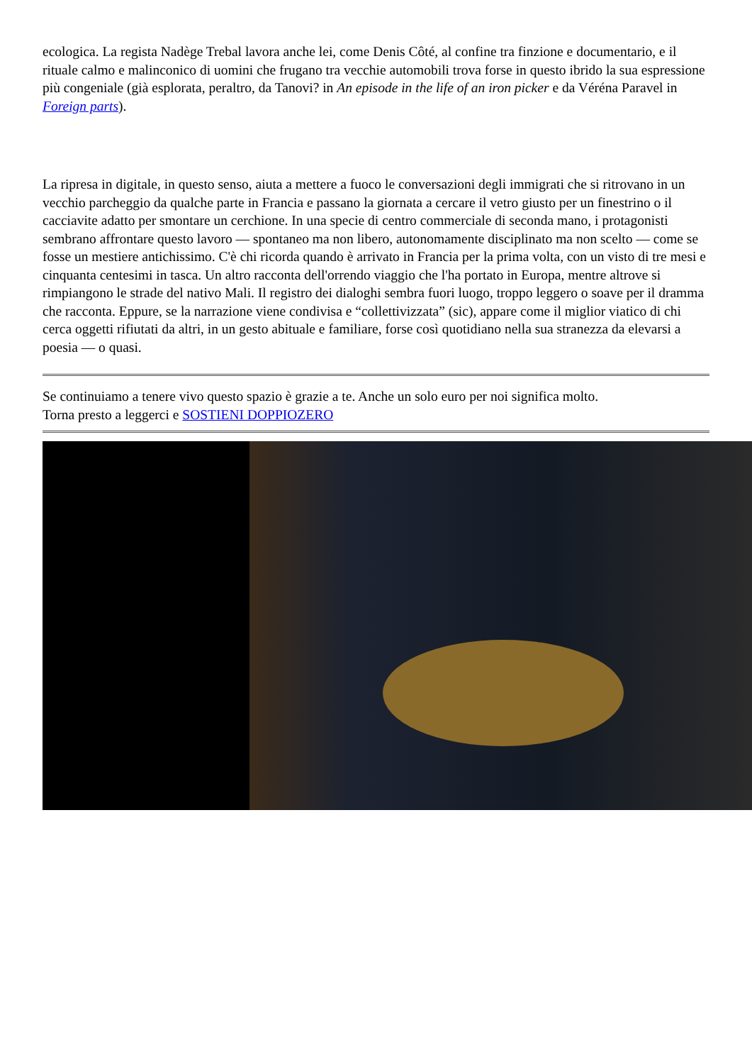ecologica. La regista Nadège Trebal lavora anche lei, come Denis Côté, al confine tra finzione e documentario, e il rituale calmo e malinconico di uomini che frugano tra vecchie automobili trova forse in questo ibrido la sua espressione più congeniale (già esplorata, peraltro, da Tanovi? in An episode in the life of an iron picker e da Véréna Paravel in Foreign parts).
La ripresa in digitale, in questo senso, aiuta a mettere a fuoco le conversazioni degli immigrati che si ritrovano in un vecchio parcheggio da qualche parte in Francia e passano la giornata a cercare il vetro giusto per un finestrino o il cacciavite adatto per smontare un cerchione. In una specie di centro commerciale di seconda mano, i protagonisti sembrano affrontare questo lavoro — spontaneo ma non libero, autonomamente disciplinato ma non scelto — come se fosse un mestiere antichissimo. C'è chi ricorda quando è arrivato in Francia per la prima volta, con un visto di tre mesi e cinquanta centesimi in tasca. Un altro racconta dell'orrendo viaggio che l'ha portato in Europa, mentre altrove si rimpiangono le strade del nativo Mali. Il registro dei dialoghi sembra fuori luogo, troppo leggero o soave per il dramma che racconta. Eppure, se la narrazione viene condivisa e “collettivizzata” (sic), appare come il miglior viatico di chi cerca oggetti rifiutati da altri, in un gesto abituale e familiare, forse così quotidiano nella sua stranezza da elevarsi a poesia — o quasi.
Se continuiamo a tenere vivo questo spazio è grazie a te. Anche un solo euro per noi significa molto.
Torna presto a leggerci e SOSTIENI DOPPIOZERO